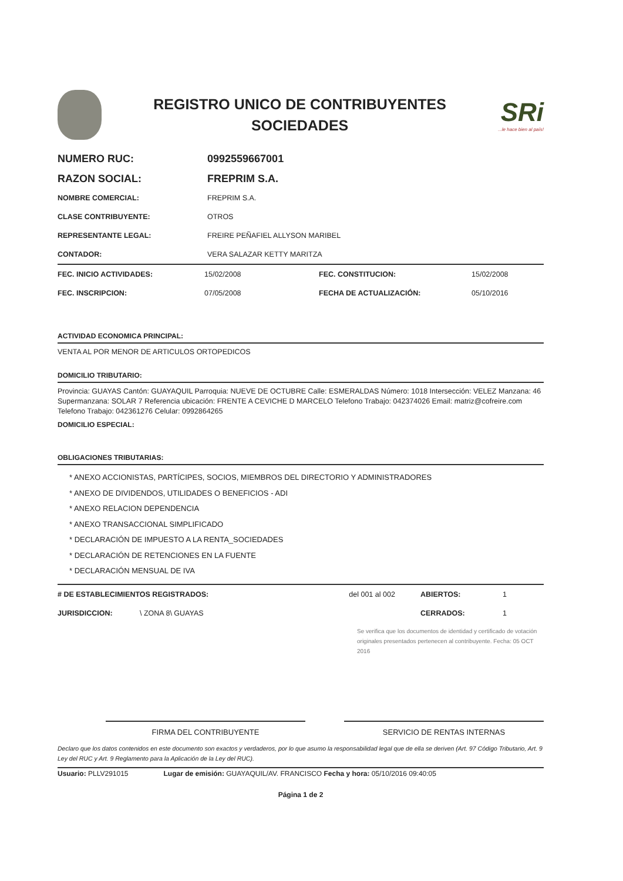REGISTRO UNICO DE CONTRIBUYENTES
SOCIEDADES
SRi...le hace bien al país!
| NUMERO RUC: | 0992559667001 |
| RAZON SOCIAL: | FREPRIM S.A. |
| NOMBRE COMERCIAL: | FREPRIM S.A. |
| CLASE CONTRIBUYENTE: | OTROS |
| REPRESENTANTE LEGAL: | FREIRE PEÑAFIEL ALLYSON MARIBEL |
| CONTADOR: | VERA SALAZAR KETTY MARITZA |
| FEC. INICIO ACTIVIDADES: | 15/02/2008 | FEC. CONSTITUCION: | 15/02/2008 |
| FEC. INSCRIPCION: | 07/05/2008 | FECHA DE ACTUALIZACIÓN: | 05/10/2016 |
ACTIVIDAD ECONOMICA PRINCIPAL:
VENTA AL POR MENOR DE ARTICULOS ORTOPEDICOS
DOMICILIO TRIBUTARIO:
Provincia: GUAYAS Cantón: GUAYAQUIL Parroquia: NUEVE DE OCTUBRE Calle: ESMERALDAS Número: 1018 Intersección: VELEZ Manzana: 46 Supermanzana: SOLAR 7 Referencia ubicación: FRENTE A CEVICHE D MARCELO Telefono Trabajo: 042374026 Email: matriz@cofreire.com Telefono Trabajo: 042361276 Celular: 0992864265
DOMICILIO ESPECIAL:
OBLIGACIONES TRIBUTARIAS:
* ANEXO ACCIONISTAS, PARTÍCIPES, SOCIOS, MIEMBROS DEL DIRECTORIO Y ADMINISTRADORES
* ANEXO DE DIVIDENDOS, UTILIDADES O BENEFICIOS - ADI
* ANEXO RELACION DEPENDENCIA
* ANEXO TRANSACCIONAL SIMPLIFICADO
* DECLARACIÓN DE IMPUESTO A LA RENTA_SOCIEDADES
* DECLARACIÓN DE RETENCIONES EN LA FUENTE
* DECLARACIÓN MENSUAL DE IVA
| # DE ESTABLECIMIENTOS REGISTRADOS: | | del 001 al 002 | ABIERTOS: | 1 |
| JURISDICCION: | \ ZONA 8\ GUAYAS | | CERRADOS: | 1 |
Se verifica que los documentos de identidad y certificado de votación originales presentados pertenecen al contribuyente. Fecha: 05 OCT 2016
FIRMA DEL CONTRIBUYENTE SERVICIO DE RENTAS INTERNAS
Declaro que los datos contenidos en este documento son exactos y verdaderos, por lo que asumo la responsabilidad legal que de ella se deriven (Art. 97 Código Tributario, Art. 9 Ley del RUC y Art. 9 Reglamento para la Aplicación de la Ley del RUC).
Usuario: PLLV291015 Lugar de emisión: GUAYAQUIL/AV. FRANCISCO Fecha y hora: 05/10/2016 09:40:05
Página 1 de 2